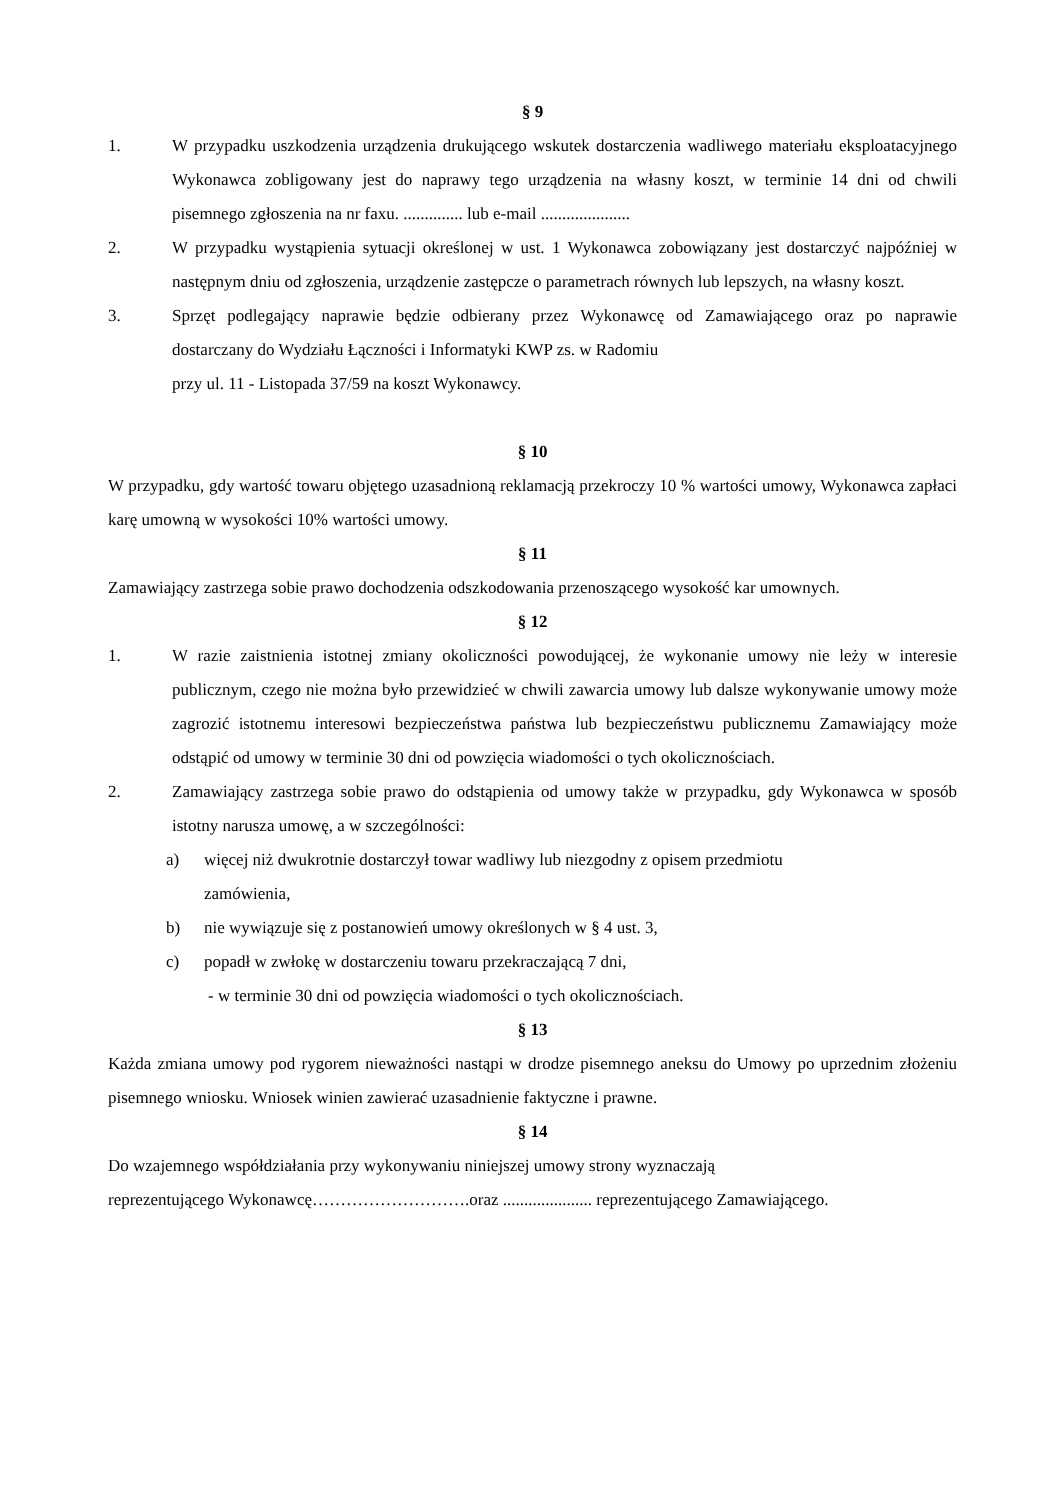§ 9
1. W przypadku uszkodzenia urządzenia drukującego wskutek dostarczenia wadliwego materiału eksploatacyjnego Wykonawca zobligowany jest do naprawy tego urządzenia na własny koszt, w terminie 14 dni od chwili pisemnego zgłoszenia na nr faxu. .............. lub e-mail .....................
2. W przypadku wystąpienia sytuacji określonej w ust. 1 Wykonawca zobowiązany jest dostarczyć najpóźniej w następnym dniu od zgłoszenia, urządzenie zastępcze o parametrach równych lub lepszych, na własny koszt.
3. Sprzęt podlegający naprawie będzie odbierany przez Wykonawcę od Zamawiającego oraz po naprawie dostarczany do Wydziału Łączności i Informatyki KWP zs. w Radomiu
przy ul. 11 - Listopada 37/59 na koszt Wykonawcy.
§ 10
W przypadku, gdy wartość towaru objętego uzasadnioną reklamacją przekroczy 10 % wartości umowy, Wykonawca zapłaci karę umowną w wysokości 10% wartości umowy.
§ 11
Zamawiający zastrzega sobie prawo dochodzenia odszkodowania przenoszącego wysokość kar umownych.
§ 12
1. W razie zaistnienia istotnej zmiany okoliczności powodującej, że wykonanie umowy nie leży w interesie publicznym, czego nie można było przewidzieć w chwili zawarcia umowy lub dalsze wykonywanie umowy może zagrozić istotnemu interesowi bezpieczeństwa państwa lub bezpieczeństwu publicznemu Zamawiający może odstąpić od umowy w terminie 30 dni od powzięcia wiadomości o tych okolicznościach.
2. Zamawiający zastrzega sobie prawo do odstąpienia od umowy także w przypadku, gdy Wykonawca w sposób istotny narusza umowę, a w szczególności:
a) więcej niż dwukrotnie dostarczył towar wadliwy lub niezgodny z opisem przedmiotu
zamówienia,
b) nie wywiązuje się z postanowień umowy określonych w § 4 ust. 3,
c) popadł w zwłokę w dostarczeniu towaru przekraczającą 7 dni,
- w terminie 30 dni od powzięcia wiadomości o tych okolicznościach.
§ 13
Każda zmiana umowy pod rygorem nieważności nastąpi w drodze pisemnego aneksu do Umowy po uprzednim złożeniu pisemnego wniosku. Wniosek winien zawierać uzasadnienie faktyczne i prawne.
§ 14
Do wzajemnego współdziałania przy wykonywaniu niniejszej umowy strony wyznaczają
reprezentującego Wykonawcę……………………….oraz ..................... reprezentującego Zamawiającego.